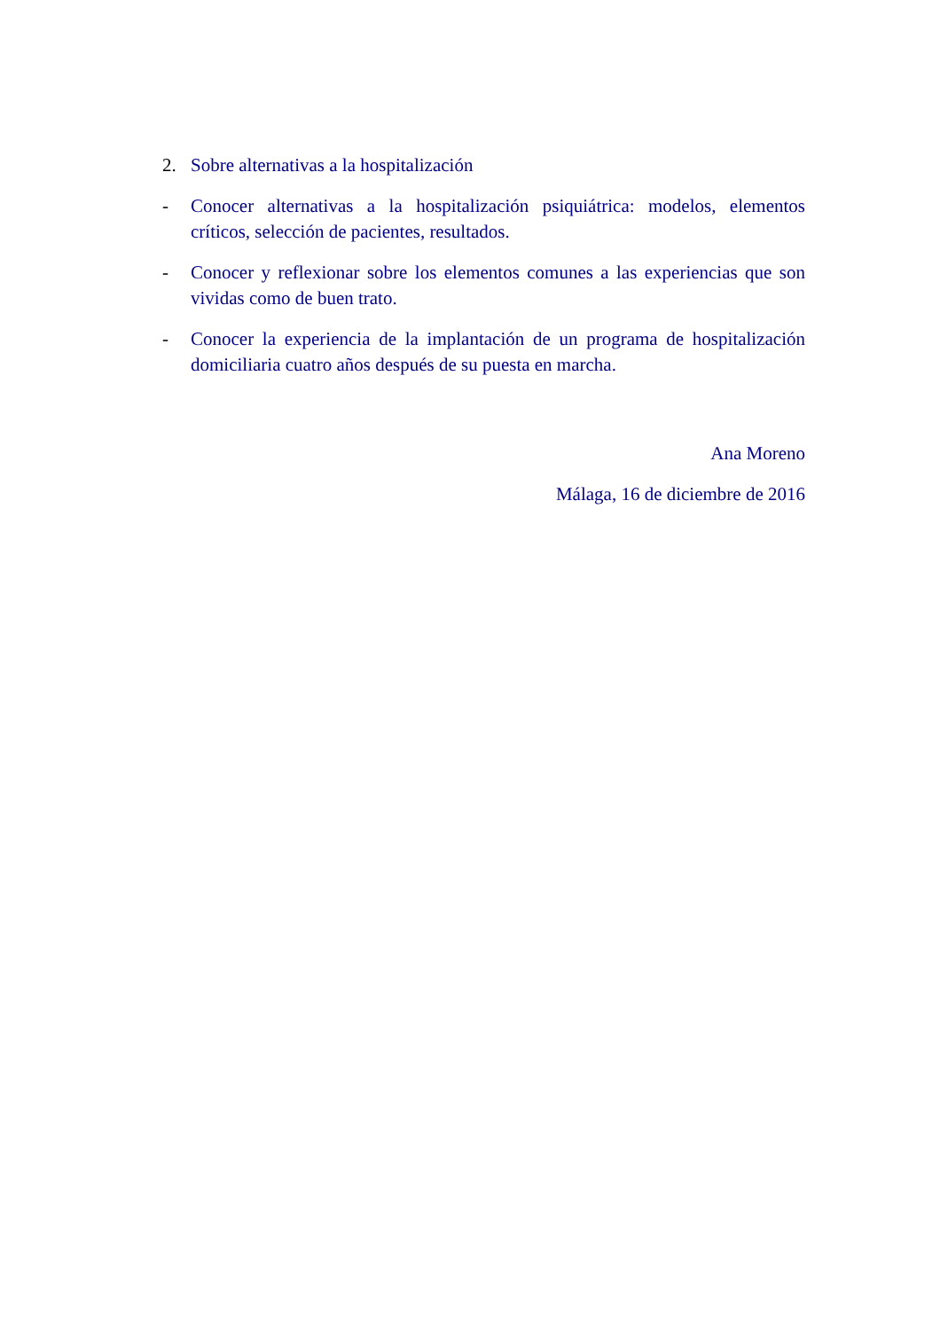2. Sobre alternativas a la hospitalización
- Conocer alternativas a la hospitalización psiquiátrica: modelos, elementos críticos, selección de pacientes, resultados.
- Conocer y reflexionar sobre los elementos comunes a las experiencias que son vividas como de buen trato.
- Conocer la experiencia de la implantación de un programa de hospitalización domiciliaria cuatro años después de su puesta en marcha.
Ana Moreno
Málaga, 16 de diciembre de 2016